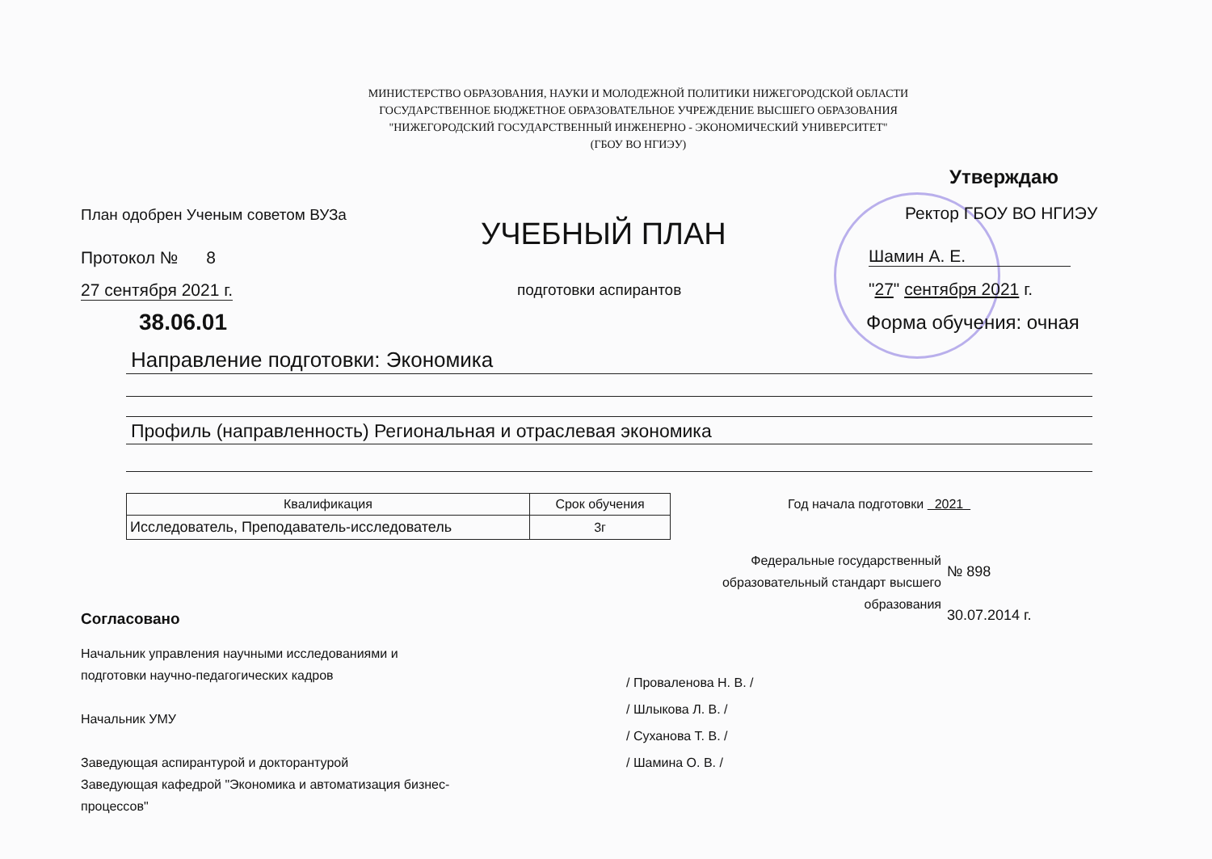МИНИСТЕРСТВО ОБРАЗОВАНИЯ, НАУКИ И МОЛОДЕЖНОЙ ПОЛИТИКИ НИЖЕГОРОДСКОЙ ОБЛАСТИ
ГОСУДАРСТВЕННОЕ БЮДЖЕТНОЕ ОБРАЗОВАТЕЛЬНОЕ УЧРЕЖДЕНИЕ ВЫСШЕГО ОБРАЗОВАНИЯ
"НИЖЕГОРОДСКИЙ ГОСУДАРСТВЕННЫЙ ИНЖЕНЕРНО - ЭКОНОМИЧЕСКИЙ УНИВЕРСИТЕТ"
(ГБОУ ВО НГИЭУ)
Утверждаю
План одобрен Ученым советом ВУЗа
Ректор ГБОУ ВО НГИЭУ
УЧЕБНЫЙ ПЛАН
Протокол № 8 Шамин А. Е.
27 сентября 2021 г. подготовки аспирантов "27" сентября 2021 г.
38.06.01 Форма обучения: очная
Направление подготовки: Экономика
Профиль (направленность) Региональная и отраслевая экономика
| Квалификация | Срок обучения |
| --- | --- |
| Исследователь, Преподаватель-исследователь | 3г |
Год начала подготовки 2021
Федеральные государственный
образовательный стандарт высшего
образования
№ 898
30.07.2014 г.
Согласовано
Начальник управления научными исследованиями и подготовки научно-педагогических кадров
Начальник УМУ
Заведующая аспирантурой и докторантурой
Заведующая кафедрой "Экономика и автоматизация бизнес-процессов"
/ Проваленова Н. В. /
/ Шлыкова Л. В. /
/ Суханова Т. В. /
/ Шамина О. В. /